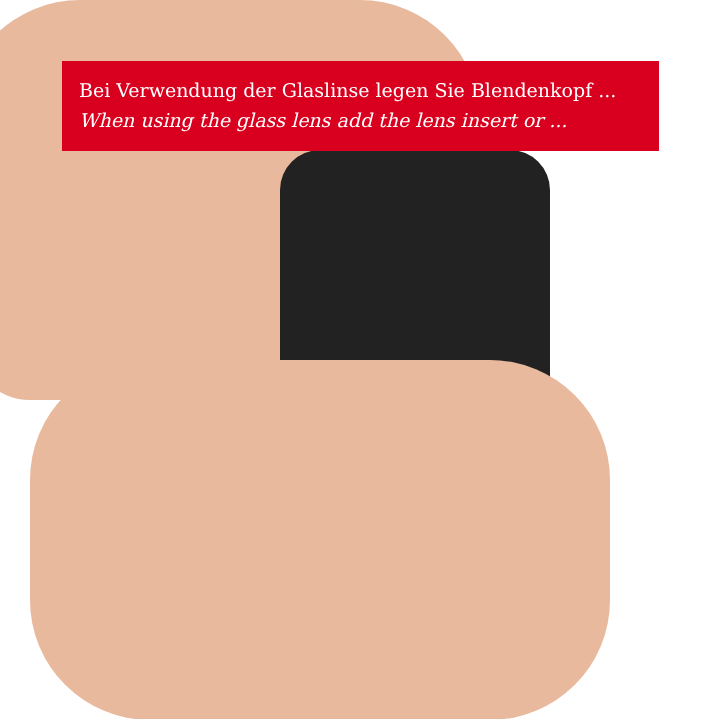Bei Verwendung der Glaslinse legen Sie Blendenkopf ...
When using the glass lens add the lens insert or ...